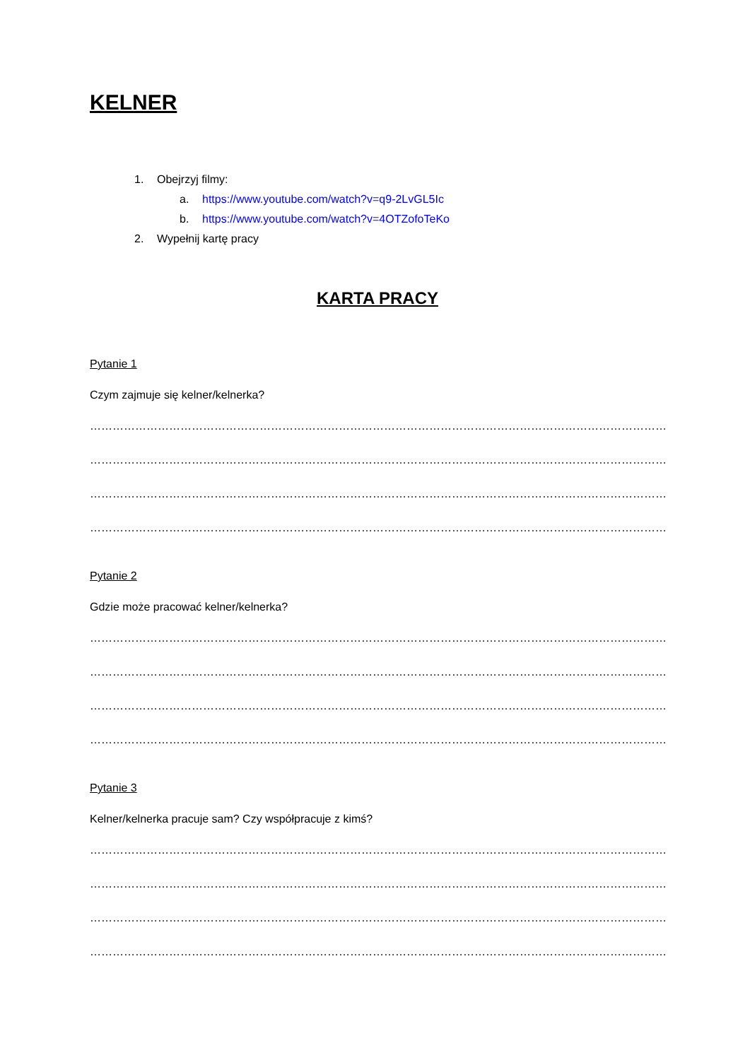KELNER
1. Obejrzyj filmy:
a. https://www.youtube.com/watch?v=q9-2LvGL5Ic
b. https://www.youtube.com/watch?v=4OTZofoTeKo
2. Wypełnij kartę pracy
KARTA PRACY
Pytanie 1
Czym zajmuje się kelner/kelnerka?
…………………………………………………………………………………………………………………………………………………
…………………………………………………………………………………………………………………………………………………
…………………………………………………………………………………………………………………………………………………
…………………………………………………………………………………………………………………………………………………
Pytanie 2
Gdzie może pracować kelner/kelnerka?
…………………………………………………………………………………………………………………………………………………
…………………………………………………………………………………………………………………………………………………
…………………………………………………………………………………………………………………………………………………
…………………………………………………………………………………………………………………………………………………
Pytanie 3
Kelner/kelnerka pracuje sam? Czy współpracuje z kimś?
…………………………………………………………………………………………………………………………………………………
…………………………………………………………………………………………………………………………………………………
…………………………………………………………………………………………………………………………………………………
…………………………………………………………………………………………………………………………………………………